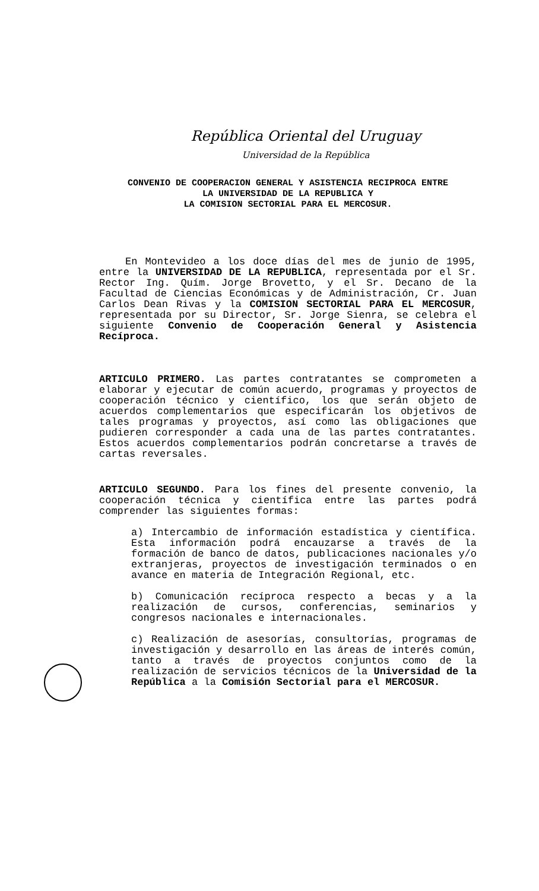República Oriental del Uruguay
Universidad de la República
CONVENIO DE COOPERACION GENERAL Y ASISTENCIA RECIPROCA ENTRE
LA UNIVERSIDAD DE LA REPUBLICA Y
LA COMISION SECTORIAL PARA EL MERCOSUR.
En Montevideo a los doce días del mes de junio de 1995, entre la UNIVERSIDAD DE LA REPUBLICA, representada por el Sr. Rector Ing. Quím. Jorge Brovetto, y el Sr. Decano de la Facultad de Ciencias Económicas y de Administración, Cr. Juan Carlos Dean Rivas y la COMISION SECTORIAL PARA EL MERCOSUR, representada por su Director, Sr. Jorge Sienra, se celebra el siguiente Convenio de Cooperación General y Asistencia Recíproca.
ARTICULO PRIMERO. Las partes contratantes se comprometen a elaborar y ejecutar de común acuerdo, programas y proyectos de cooperación técnico y científico, los que serán objeto de acuerdos complementarios que especificarán los objetivos de tales programas y proyectos, así como las obligaciones que pudieren corresponder a cada una de las partes contratantes. Estos acuerdos complementarios podrán concretarse a través de cartas reversales.
ARTICULO SEGUNDO. Para los fines del presente convenio, la cooperación técnica y científica entre las partes podrá comprender las siguientes formas:
a) Intercambio de información estadística y científica. Esta información podrá encauzarse a través de la formación de banco de datos, publicaciones nacionales y/o extranjeras, proyectos de investigación terminados o en avance en materia de Integración Regional, etc.
b) Comunicación recíproca respecto a becas y a la realización de cursos, conferencias, seminarios y congresos nacionales e internacionales.
c) Realización de asesorías, consultorías, programas de investigación y desarrollo en las áreas de interés común, tanto a través de proyectos conjuntos como de la realización de servicios técnicos de la Universidad de la República a la Comisión Sectorial para el MERCOSUR.